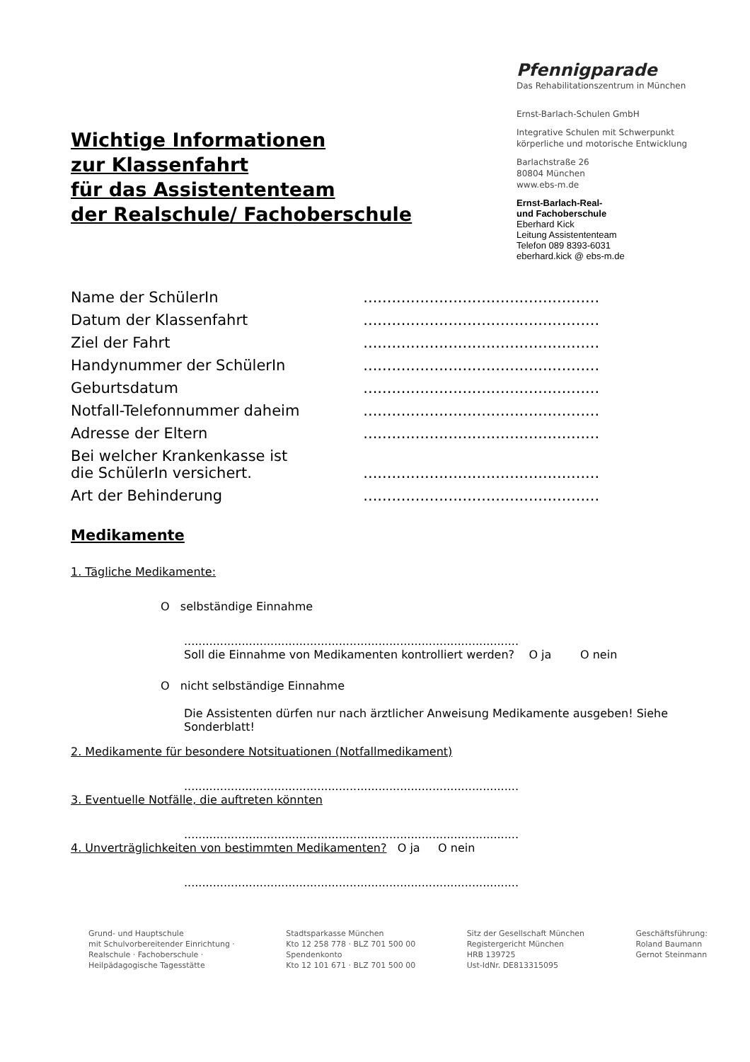Wichtige Informationen
zur Klassenfahrt
für das Assistententeam
der Realschule/ Fachoberschule
Pfennigparade
Das Rehabilitationszentrum in München
Ernst-Barlach-Schulen GmbH
Integrative Schulen mit Schwerpunkt
körperliche und motorische Entwicklung
Barlachstraße 26
80804 München
www.ebs-m.de
Ernst-Barlach-Real-
und Fachoberschule
Eberhard Kick
Leitung Assistententeam
Telefon 089 8393-6031
eberhard.kick @ ebs-m.de
| Name der SchülerIn | .................................................. |
| Datum der Klassenfahrt | .................................................. |
| Ziel der Fahrt | .................................................. |
| Handynummer der SchülerIn | .................................................. |
| Geburtsdatum | .................................................. |
| Notfall-Telefonnummer daheim | .................................................. |
| Adresse der Eltern | .................................................. |
| Bei welcher Krankenkasse ist die SchülerIn versichert. | .................................................. |
| Art der Behinderung | .................................................. |
Medikamente
1. Tägliche Medikamente:
O selbständige Einnahme
.............................................................................................
Soll die Einnahme von Medikamenten kontrolliert werden? O ja O nein
O nicht selbständige Einnahme
Die Assistenten dürfen nur nach ärztlicher Anweisung Medikamente ausgeben! Siehe Sonderblatt!
2. Medikamente für besondere Notsituationen (Notfallmedikament)
.............................................................................................
3. Eventuelle Notfälle, die auftreten könnten
.............................................................................................
4. Unverträglichkeiten von bestimmten Medikamenten? O ja O nein
.............................................................................................
Grund- und Hauptschule
mit Schulvorbereitender Einrichtung ·
Realschule · Fachoberschule ·
Heilpädagogische Tagesstätte
Stadtsparkasse München
Kto 12 258 778 · BLZ 701 500 00
Spendenkonto
Kto 12 101 671 · BLZ 701 500 00
Sitz der Gesellschaft München
Registergericht München
HRB 139725
Ust-IdNr. DE813315095
Geschäftsführung:
Roland Baumann
Gernot Steinmann